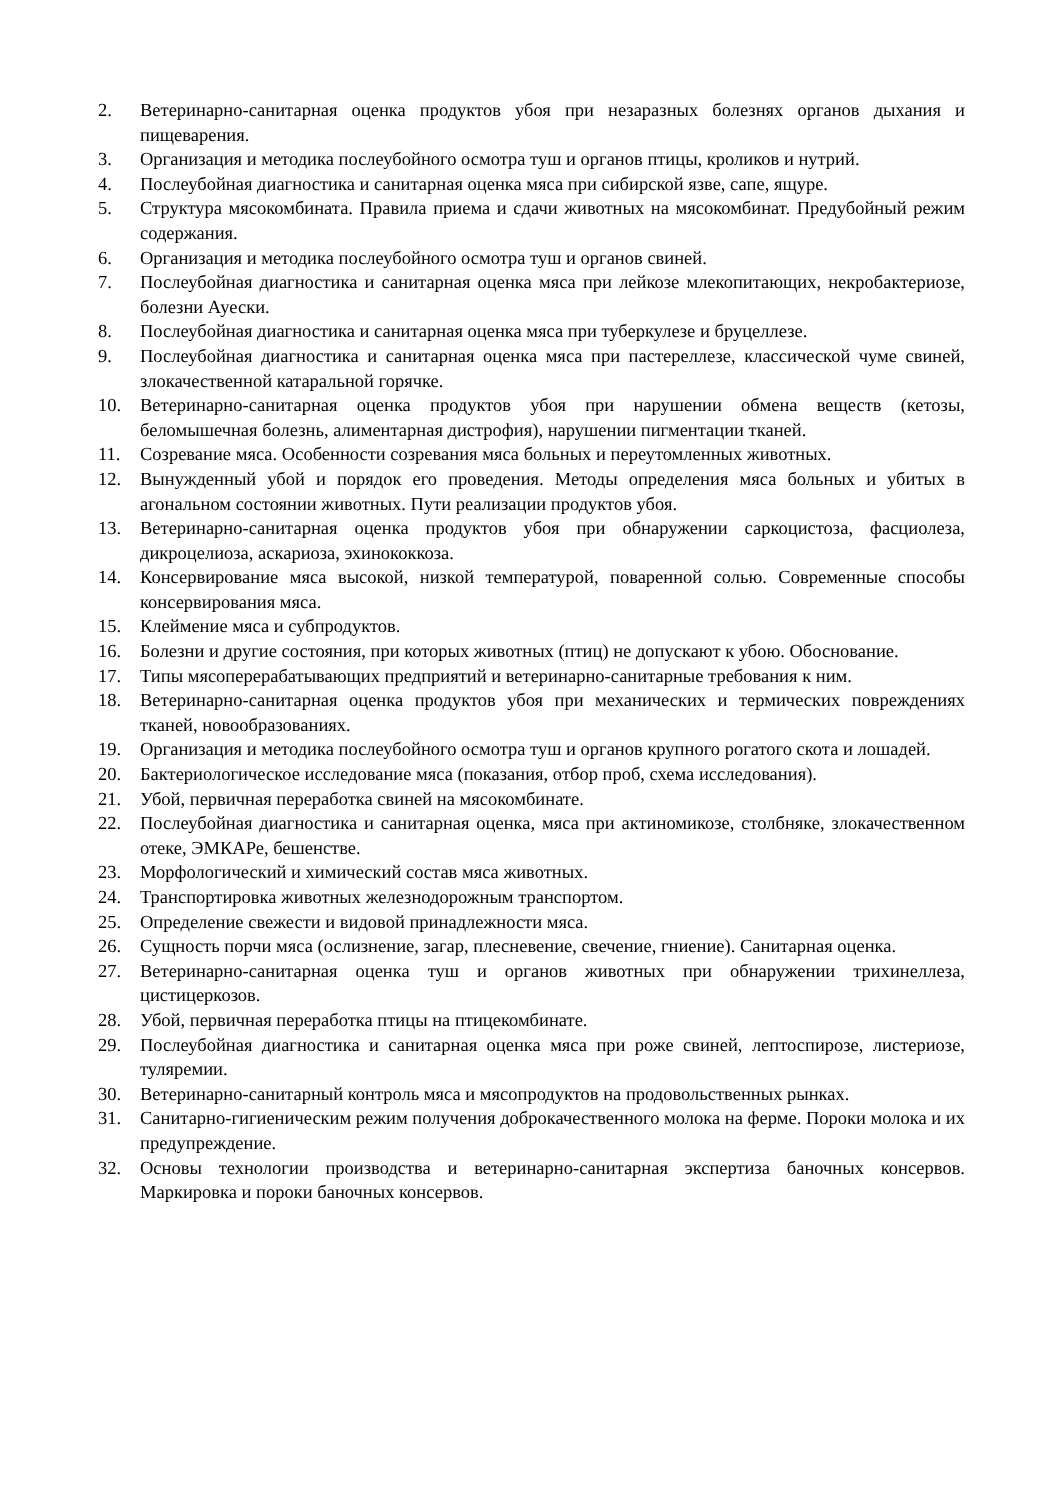2. Ветеринарно-санитарная оценка продуктов убоя при незаразных болезнях органов дыхания и пищеварения.
3. Организация и методика послеубойного осмотра туш и органов птицы, кроликов и нутрий.
4. Послеубойная диагностика и санитарная оценка мяса при сибирской язве, сапе, ящуре.
5. Структура мясокомбината. Правила приема и сдачи животных на мясокомбинат. Предубойный режим содержания.
6. Организация и методика послеубойного осмотра туш и органов свиней.
7. Послеубойная диагностика и санитарная оценка мяса при лейкозе млекопитающих, некробактериозе, болезни Ауески.
8. Послеубойная диагностика и санитарная оценка мяса при туберкулезе и бруцеллезе.
9. Послеубойная диагностика и санитарная оценка мяса при пастереллезе, классической чуме свиней, злокачественной катаральной горячке.
10. Ветеринарно-санитарная оценка продуктов убоя при нарушении обмена веществ (кетозы, беломышечная болезнь, алиментарная дистрофия), нарушении пигментации тканей.
11. Созревание мяса. Особенности созревания мяса больных и переутомленных животных.
12. Вынужденный убой и порядок его проведения. Методы определения мяса больных и убитых в агональном состоянии животных. Пути реализации продуктов убоя.
13. Ветеринарно-санитарная оценка продуктов убоя при обнаружении саркоцистоза, фасциолеза, дикроцелиоза, аскариоза, эхинококкоза.
14. Консервирование мяса высокой, низкой температурой, поваренной солью. Современные способы консервирования мяса.
15. Клеймение мяса и субпродуктов.
16. Болезни и другие состояния, при которых животных (птиц) не допускают к убою. Обоснование.
17. Типы мясоперерабатывающих предприятий и ветеринарно-санитарные требования к ним.
18. Ветеринарно-санитарная оценка продуктов убоя при механических и термических повреждениях тканей, новообразованиях.
19. Организация и методика послеубойного осмотра туш и органов крупного рогатого скота и лошадей.
20. Бактериологическое исследование мяса (показания, отбор проб, схема исследования).
21. Убой, первичная переработка свиней на мясокомбинате.
22. Послеубойная диагностика и санитарная оценка, мяса при актиномикозе, столбняке, злокачественном отеке, ЭМКАРе, бешенстве.
23. Морфологический и химический состав мяса животных.
24. Транспортировка животных железнодорожным транспортом.
25. Определение свежести и видовой принадлежности мяса.
26. Сущность порчи мяса (ослизнение, загар, плесневение, свечение, гниение). Санитарная оценка.
27. Ветеринарно-санитарная оценка туш и органов животных при обнаружении трихинеллеза, цистицеркозов.
28. Убой, первичная переработка птицы на птицекомбинате.
29. Послеубойная диагностика и санитарная оценка мяса при роже свиней, лептоспирозе, листериозе, туляремии.
30. Ветеринарно-санитарный контроль мяса и мясопродуктов на продовольственных рынках.
31. Санитарно-гигиеническим режим получения доброкачественного молока на ферме. Пороки молока и их предупреждение.
32. Основы технологии производства и ветеринарно-санитарная экспертиза баночных консервов. Маркировка и пороки баночных консервов.